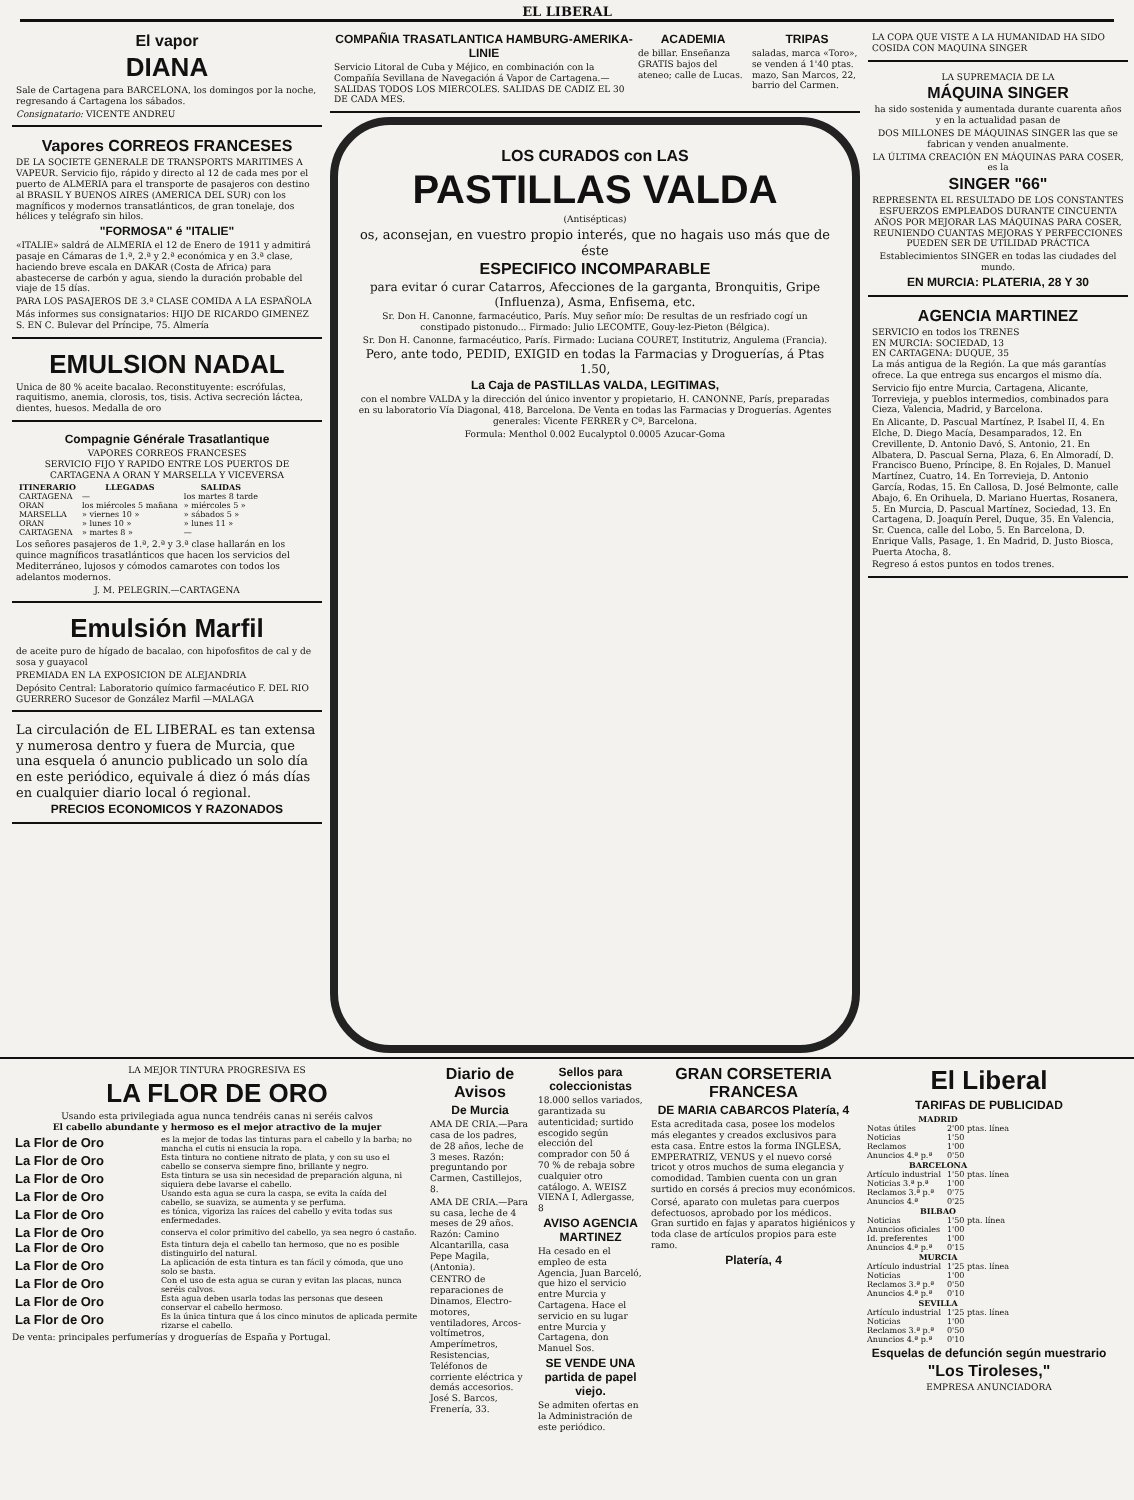EL LIBERAL
El vapor
DIANA
Sale de Cartagena para BARCELONA, los domingos por la noche, regresando á Cartagena los sábados.
Consignatario: VICENTE ANDREU
Vapores CORREOS FRANCESES
DE LA SOCIETE GENERALE DE TRANSPORTS MARITIMES A VAPEUR. Servicio fijo, rápido y directo al 12 de cada mes por el puerto de ALMERIA para el transporte de pasajeros con destino al BRASIL Y BUENOS AIRES (AMERICA DEL SUR) con los magníficos y modernos transatlánticos, de gran tonelaje, dos hélices y telégrafo sin hilos.
"FORMOSA" é "ITALIE"
«ITALIE» saldrá de ALMERIA el 12 de Enero de 1911 y admitirá pasaje en Cámaras de 1.ª, 2.ª y 2.ª económica y en 3.ª clase, haciendo breve escala en DAKAR (Costa de Africa) para abastecerse de carbón y agua, siendo la duración probable del viaje de 15 días.
PARA LOS PASAJEROS DE 3.ª CLASE COMIDA A LA ESPAÑOLA
Más informes sus consignatarios: HIJO DE RICARDO GIMENEZ S. EN C. Bulevar del Príncipe, 75. Almería
EMULSION NADAL
Unica de 80 % aceite bacalao. Reconstituyente: escrófulas, raquitismo, anemia, clorosis, tos, tisis. Activa secreción láctea, dientes, huesos. Medalla de oro
Compagnie Générale Trasatlantique
VAPORES CORREOS FRANCESES
SERVICIO FIJO Y RAPIDO ENTRE LOS PUERTOS DE CARTAGENA A ORAN Y MARSELLA Y VICEVERSA
| ITINERARIO | LLEGADAS | SALIDAS |
| --- | --- | --- |
| CARTAGENA | — | los martes 8 tarde |
| ORAN | los miércoles 5 mañana | » miércoles 5 » |
| MARSELLA | » viernes 10 » | » sábados 5 » |
| ORAN | » lunes 10 » | » lunes 11 » |
| CARTAGENA | » martes 8 » | — |
Los señores pasajeros de 1.ª, 2.ª y 3.ª clase hallarán en los quince magníficos trasatlánticos que hacen los servicios del Mediterráneo, lujosos y cómodos camarotes con todos los adelantos modernos.
J. M. PELEGRIN.—CARTAGENA
Emulsión Marfil
de aceite puro de hígado de bacalao, con hipofosfitos de cal y de sosa y guayacol
PREMIADA EN LA EXPOSICION DE ALEJANDRIA
Depósito Central: Laboratorio químico farmacéutico F. DEL RIO GUERRERO Sucesor de González Marfil —MALAGA
La circulación de EL LIBERAL es tan extensa y numerosa dentro y fuera de Murcia, que una esquela ó anuncio publicado un solo día en este periódico, equivale á diez ó más días en cualquier diario local ó regional.
PRECIOS ECONOMICOS Y RAZONADOS
COMPAÑIA TRASATLANTICA HAMBURG-AMERIKA-LINIE
Servicio Litoral de Cuba y Méjico, en combinación con la Compañía Sevillana de Navegación á Vapor de Cartagena.—SALIDAS TODOS LOS MIERCOLES. SALIDAS DE CADIZ EL 30 DE CADA MES.
ACADEMIA
de billar. Enseñanza GRATIS bajos del ateneo; calle de Lucas.
TRIPAS
saladas, marca «Toro», se venden á 1'40 ptas. mazo, San Marcos, 22, barrio del Carmen.
LOS CURADOS con LAS
PASTILLAS VALDA
(Antisépticas)
os, aconsejan, en vuestro propio interés, que no hagais uso más que de éste
ESPECIFICO INCOMPARABLE
para evitar ó curar Catarros, Afecciones de la garganta, Bronquitis, Gripe (Influenza), Asma, Enfisema, etc.
Sr. Don H. Canonne, farmacéutico, París. Muy señor mío: De resultas de un resfriado cogí un constipado pistonudo... Firmado: Julio LECOMTE, Gouy-lez-Pieton (Bélgica).
Sr. Don H. Canonne, farmacéutico, París. Firmado: Luciana COURET, Institutriz, Angulema (Francia).
Pero, ante todo, PEDID, EXIGID en todas la Farmacias y Droguerías, á Ptas 1.50,
La Caja de PASTILLAS VALDA, LEGITIMAS,
con el nombre VALDA y la dirección del único inventor y propietario, H. CANONNE, París, preparadas en su laboratorio Vía Diagonal, 418, Barcelona. De Venta en todas las Farmacias y Droguerías. Agentes generales: Vicente FERRER y Cª, Barcelona.
Formula: Menthol 0.002 Eucalyptol 0.0005 Azucar-Goma
LA COPA QUE VISTE A LA HUMANIDAD HA SIDO COSIDA CON MAQUINA SINGER
LA SUPREMACIA DE LA
MÁQUINA SINGER
ha sido sostenida y aumentada durante cuarenta años y en la actualidad pasan de
DOS MILLONES DE MÁQUINAS SINGER las que se fabrican y venden anualmente.
LA ÚLTIMA CREACIÓN EN MÁQUINAS PARA COSER, es la
SINGER "66"
REPRESENTA EL RESULTADO DE LOS CONSTANTES ESFUERZOS EMPLEADOS DURANTE CINCUENTA AÑOS POR MEJORAR LAS MÁQUINAS PARA COSER, REUNIENDO CUANTAS MEJORAS Y PERFECCIONES PUEDEN SER DE UTILIDAD PRÁCTICA
Establecimientos SINGER en todas las ciudades del mundo.
EN MURCIA: PLATERIA, 28 Y 30
AGENCIA MARTINEZ
SERVICIO en todos los TRENES
EN MURCIA: SOCIEDAD, 13
EN CARTAGENA: DUQUE, 35
La más antigua de la Región. La que más garantías ofrece. La que entrega sus encargos el mismo día.
Servicio fijo entre Murcia, Cartagena, Alicante, Torrevieja, y pueblos intermedios, combinados para Cieza, Valencia, Madrid, y Barcelona.
En Alicante, D. Pascual Martínez, P. Isabel II, 4. En Elche, D. Diego Macía, Desamparados, 12. En Crevillente, D. Antonio Davó, S. Antonio, 21. En Albatera, D. Pascual Serna, Plaza, 6. En Almoradí, D. Francisco Bueno, Príncipe, 8. En Rojales, D. Manuel Martínez, Cuatro, 14. En Torrevieja, D. Antonio García, Rodas, 15. En Callosa, D. José Belmonte, calle Abajo, 6. En Orihuela, D. Mariano Huertas, Rosanera, 5. En Murcia, D. Pascual Martínez, Sociedad, 13. En Cartagena, D. Joaquín Perel, Duque, 35. En Valencia, Sr. Cuenca, calle del Lobo, 5. En Barcelona, D. Enrique Valls, Pasage, 1. En Madrid, D. Justo Biosca, Puerta Atocha, 8.
Regreso á estos puntos en todos trenes.
LA MEJOR TINTURA PROGRESIVA ES
LA FLOR DE ORO
Usando esta privilegiada agua nunca tendréis canas ni seréis calvos
El cabello abundante y hermoso es el mejor atractivo de la mujer
| La Flor de Oro | es la mejor de todas las tinturas para el cabello y la barba; no mancha el cutis ni ensucia la ropa. |
| La Flor de Oro | Esta tintura no contiene nitrato de plata, y con su uso el cabello se conserva siempre fino, brillante y negro. |
| La Flor de Oro | Esta tintura se usa sin necesidad de preparación alguna, ni siquiera debe lavarse el cabello. |
| La Flor de Oro | Usando esta agua se cura la caspa, se evita la caída del cabello, se suaviza, se aumenta y se perfuma. |
| La Flor de Oro | es tónica, vigoriza las raíces del cabello y evita todas sus enfermedades. |
| La Flor de Oro | conserva el color primitivo del cabello, ya sea negro ó castaño. |
| La Flor de Oro | Esta tintura deja el cabello tan hermoso, que no es posible distinguirlo del natural. |
| La Flor de Oro | La aplicación de esta tintura es tan fácil y cómoda, que uno solo se basta. |
| La Flor de Oro | Con el uso de esta agua se curan y evitan las placas, nunca seréis calvos. |
| La Flor de Oro | Esta agua deben usarla todas las personas que deseen conservar el cabello hermoso. |
| La Flor de Oro | Es la única tintura que á los cinco minutos de aplicada permite rizarse el cabello. |
De venta: principales perfumerías y droguerías de España y Portugal.
Diario de Avisos
De Murcia
AMA DE CRIA.—Para casa de los padres, de 28 años, leche de 3 meses. Razón: preguntando por Carmen, Castillejos, 8.
AMA DE CRIA.—Para su casa, leche de 4 meses de 29 años. Razón: Camino Alcantarilla, casa Pepe Magila, (Antonia).
CENTRO de reparaciones de Dinamos, Electro-motores, ventiladores, Arcos-voltímetros, Amperímetros, Resistencias, Teléfonos de corriente eléctrica y demás accesorios. José S. Barcos, Frenería, 33.
Sellos para coleccionistas
18.000 sellos variados, garantizada su autenticidad; surtido escogido según elección del comprador con 50 á 70 % de rebaja sobre cualquier otro catálogo. A. WEISZ VIENA I, Adlergasse, 8
AVISO AGENCIA MARTINEZ
Ha cesado en el empleo de esta Agencia, Juan Barceló, que hizo el servicio entre Murcia y Cartagena. Hace el servicio en su lugar entre Murcia y Cartagena, don Manuel Sos.
SE VENDE UNA partida de papel viejo.
Se admiten ofertas en la Administración de este periódico.
GRAN CORSETERIA FRANCESA
DE MARIA CABARCOS Platería, 4
Esta acreditada casa, posee los modelos más elegantes y creados exclusivos para esta casa. Entre estos la forma INGLESA, EMPERATRIZ, VENUS y el nuevo corsé tricot y otros muchos de suma elegancia y comodidad. Tambien cuenta con un gran surtido en corsés á precios muy económicos.
Corsé, aparato con muletas para cuerpos defectuosos, aprobado por los médicos. Gran surtido en fajas y aparatos higiénicos y toda clase de artículos propios para este ramo.
Platería, 4
El Liberal
TARIFAS DE PUBLICIDAD
| MADRID | |
| --- | --- |
| Notas útiles | 2'00 ptas. línea |
| Noticias | 1'50 |
| Reclamos | 1'00 |
| Anuncios 4.ª p.ª | 0'50 |
| BARCELONA | |
| Artículo industrial | 1'50 ptas. línea |
| Noticias 3.ª p.ª | 1'00 |
| Reclamos 3.ª p.ª | 0'75 |
| Anuncios 4.ª | 0'25 |
| BILBAO | |
| Noticias | 1'50 pta. línea |
| Anuncios oficiales | 1'00 |
| Id. preferentes | 1'00 |
| Anuncios 4.ª p.ª | 0'15 |
| MURCIA | |
| Artículo industrial | 1'25 ptas. línea |
| Noticias | 1'00 |
| Reclamos 3.ª p.ª | 0'50 |
| Anuncios 4.ª p.ª | 0'10 |
| SEVILLA | |
| Artículo industrial | 1'25 ptas. línea |
| Noticias | 1'00 |
| Reclamos 3.ª p.ª | 0'50 |
| Anuncios 4.ª p.ª | 0'10 |
Esquelas de defunción según muestrario
"Los Tiroleses,"
EMPRESA ANUNCIADORA